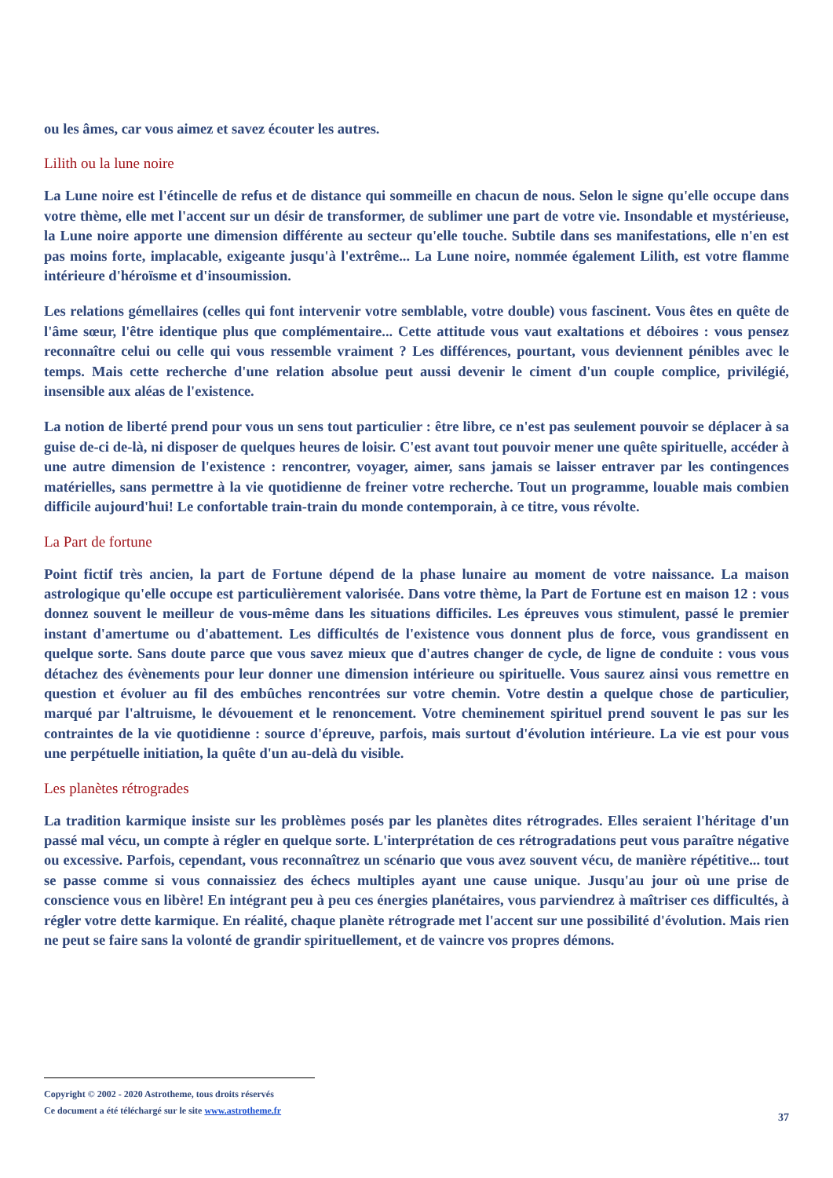ou les âmes, car vous aimez et savez écouter les autres.
Lilith ou la lune noire
La Lune noire est l'étincelle de refus et de distance qui sommeille en chacun de nous. Selon le signe qu'elle occupe dans votre thème, elle met l'accent sur un désir de transformer, de sublimer une part de votre vie. Insondable et mystérieuse, la Lune noire apporte une dimension différente au secteur qu'elle touche. Subtile dans ses manifestations, elle n'en est pas moins forte, implacable, exigeante jusqu'à l'extrême... La Lune noire, nommée également Lilith, est votre flamme intérieure d'héroïsme et d'insoumission.
Les relations gémellaires (celles qui font intervenir votre semblable, votre double) vous fascinent. Vous êtes en quête de l'âme sœur, l'être identique plus que complémentaire... Cette attitude vous vaut exaltations et déboires : vous pensez reconnaître celui ou celle qui vous ressemble vraiment ? Les différences, pourtant, vous deviennent pénibles avec le temps. Mais cette recherche d'une relation absolue peut aussi devenir le ciment d'un couple complice, privilégié, insensible aux aléas de l'existence.
La notion de liberté prend pour vous un sens tout particulier : être libre, ce n'est pas seulement pouvoir se déplacer à sa guise de-ci de-là, ni disposer de quelques heures de loisir. C'est avant tout pouvoir mener une quête spirituelle, accéder à une autre dimension de l'existence : rencontrer, voyager, aimer, sans jamais se laisser entraver par les contingences matérielles, sans permettre à la vie quotidienne de freiner votre recherche. Tout un programme, louable mais combien difficile aujourd'hui! Le confortable train-train du monde contemporain, à ce titre, vous révolte.
La Part de fortune
Point fictif très ancien, la part de Fortune dépend de la phase lunaire au moment de votre naissance. La maison astrologique qu'elle occupe est particulièrement valorisée. Dans votre thème, la Part de Fortune est en maison 12 : vous donnez souvent le meilleur de vous-même dans les situations difficiles. Les épreuves vous stimulent, passé le premier instant d'amertume ou d'abattement. Les difficultés de l'existence vous donnent plus de force, vous grandissent en quelque sorte. Sans doute parce que vous savez mieux que d'autres changer de cycle, de ligne de conduite : vous vous détachez des évènements pour leur donner une dimension intérieure ou spirituelle. Vous saurez ainsi vous remettre en question et évoluer au fil des embûches rencontrées sur votre chemin. Votre destin a quelque chose de particulier, marqué par l'altruisme, le dévouement et le renoncement. Votre cheminement spirituel prend souvent le pas sur les contraintes de la vie quotidienne : source d'épreuve, parfois, mais surtout d'évolution intérieure. La vie est pour vous une perpétuelle initiation, la quête d'un au-delà du visible.
Les planètes rétrogrades
La tradition karmique insiste sur les problèmes posés par les planètes dites rétrogrades. Elles seraient l'héritage d'un passé mal vécu, un compte à régler en quelque sorte. L'interprétation de ces rétrogradations peut vous paraître négative ou excessive. Parfois, cependant, vous reconnaîtrez un scénario que vous avez souvent vécu, de manière répétitive... tout se passe comme si vous connaissiez des échecs multiples ayant une cause unique. Jusqu'au jour où une prise de conscience vous en libère! En intégrant peu à peu ces énergies planétaires, vous parviendrez à maîtriser ces difficultés, à régler votre dette karmique. En réalité, chaque planète rétrograde met l'accent sur une possibilité d'évolution. Mais rien ne peut se faire sans la volonté de grandir spirituellement, et de vaincre vos propres démons.
Copyright © 2002 - 2020 Astrotheme, tous droits réservés
Ce document a été téléchargé sur le site www.astrotheme.fr
37